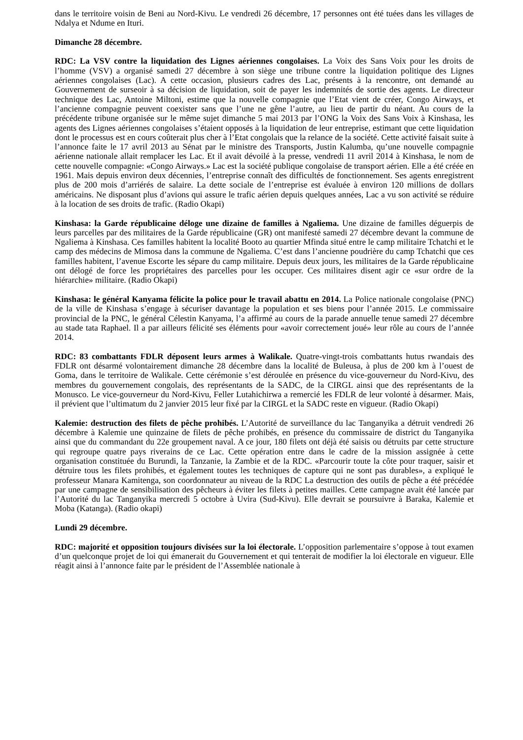dans le territoire voisin de Beni au Nord-Kivu. Le vendredi 26 décembre, 17 personnes ont été tuées dans les villages de Ndalya et Ndume en Ituri.
Dimanche 28 décembre.
RDC: La VSV contre la liquidation des Lignes aériennes congolaises. La Voix des Sans Voix pour les droits de l’homme (VSV) a organisé samedi 27 décembre à son siège une tribune contre la liquidation politique des Lignes aériennes congolaises (Lac). A cette occasion, plusieurs cadres des Lac, présents à la rencontre, ont demandé au Gouvernement de surseoir à sa décision de liquidation, soit de payer les indemnités de sortie des agents. Le directeur technique des Lac, Antoine Miltoni, estime que la nouvelle compagnie que l’Etat vient de créer, Congo Airways, et l’ancienne compagnie peuvent coexister sans que l’une ne gêne l’autre, au lieu de partir du néant. Au cours de la précédente tribune organisée sur le même sujet dimanche 5 mai 2013 par l’ONG la Voix des Sans Voix à Kinshasa, les agents des Lignes aériennes congolaises s’étaient opposés à la liquidation de leur entreprise, estimant que cette liquidation dont le processus est en cours coûterait plus cher à l’Etat congolais que la relance de la société. Cette activité faisait suite à l’annonce faite le 17 avril 2013 au Sénat par le ministre des Transports, Justin Kalumba, qu’une nouvelle compagnie aérienne nationale allait remplacer les Lac. Et il avait dévoilé à la presse, vendredi 11 avril 2014 à Kinshasa, le nom de cette nouvelle compagnie: «Congo Airways.» Lac est la société publique congolaise de transport aérien. Elle a été créée en 1961. Mais depuis environ deux décennies, l’entreprise connaît des difficultés de fonctionnement. Ses agents enregistrent plus de 200 mois d’arriérés de salaire. La dette sociale de l’entreprise est évaluée à environ 120 millions de dollars américains. Ne disposant plus d’avions qui assure le trafic aérien depuis quelques années, Lac a vu son activité se réduire à la location de ses droits de trafic. (Radio Okapi)
Kinshasa: la Garde républicaine déloge une dizaine de familles à Ngaliema. Une dizaine de familles déguerpis de leurs parcelles par des militaires de la Garde républicaine (GR) ont manifesté samedi 27 décembre devant la commune de Ngaliema à Kinshasa. Ces familles habitent la localité Booto au quartier Mfinda situé entre le camp militaire Tchatchi et le camp des médecins de Mimosa dans la commune de Ngaliema. C’est dans l’ancienne poudrière du camp Tchatchi que ces familles habitent, l’avenue Escorte les sépare du camp militaire. Depuis deux jours, les militaires de la Garde républicaine ont délogé de force les propriétaires des parcelles pour les occuper. Ces militaires disent agir ce «sur ordre de la hiérarchie» militaire. (Radio Okapi)
Kinshasa: le général Kanyama félicite la police pour le travail abattu en 2014. La Police nationale congolaise (PNC) de la ville de Kinshasa s’engage à sécuriser davantage la population et ses biens pour l’année 2015. Le commissaire provincial de la PNC, le général Célestin Kanyama, l’a affirmé au cours de la parade annuelle tenue samedi 27 décembre au stade tata Raphael. Il a par ailleurs félicité ses éléments pour «avoir correctement joué» leur rôle au cours de l’année 2014.
RDC: 83 combattants FDLR déposent leurs armes à Walikale. Quatre-vingt-trois combattants hutus rwandais des FDLR ont désarmé volontairement dimanche 28 décembre dans la localité de Buleusa, à plus de 200 km à l’ouest de Goma, dans le territoire de Walikale. Cette cérémonie s’est déroulée en présence du vice-gouverneur du Nord-Kivu, des membres du gouvernement congolais, des représentants de la SADC, de la CIRGL ainsi que des représentants de la Monusco. Le vice-gouverneur du Nord-Kivu, Feller Lutahichirwa a remercié les FDLR de leur volonté à désarmer. Mais, il prévient que l’ultimatum du 2 janvier 2015 leur fixé par la CIRGL et la SADC reste en vigueur. (Radio Okapi)
Kalemie: destruction des filets de pêche prohibés. L’Autorité de surveillance du lac Tanganyika a détruit vendredi 26 décembre à Kalemie une quinzaine de filets de pêche prohibés, en présence du commissaire de district du Tanganyika ainsi que du commandant du 22e groupement naval. A ce jour, 180 filets ont déjà été saisis ou détruits par cette structure qui regroupe quatre pays riverains de ce Lac. Cette opération entre dans le cadre de la mission assignée à cette organisation constituée du Burundi, la Tanzanie, la Zambie et de la RDC. «Parcourir toute la côte pour traquer, saisir et détruire tous les filets prohibés, et également toutes les techniques de capture qui ne sont pas durables», a expliqué le professeur Manara Kamitenga, son coordonnateur au niveau de la RDC La destruction des outils de pêche a été précédée par une campagne de sensibilisation des pêcheurs à éviter les filets à petites mailles. Cette campagne avait été lancée par l’Autorité du lac Tanganyika mercredi 5 octobre à Uvira (Sud-Kivu). Elle devrait se poursuivre à Baraka, Kalemie et Moba (Katanga). (Radio okapi)
Lundi 29 décembre.
RDC: majorité et opposition toujours divisées sur la loi électorale. L’opposition parlementaire s’oppose à tout examen d’un quelconque projet de loi qui émanerait du Gouvernement et qui tenterait de modifier la loi électorale en vigueur. Elle réagit ainsi à l’annonce faite par le président de l’Assemblée nationale à